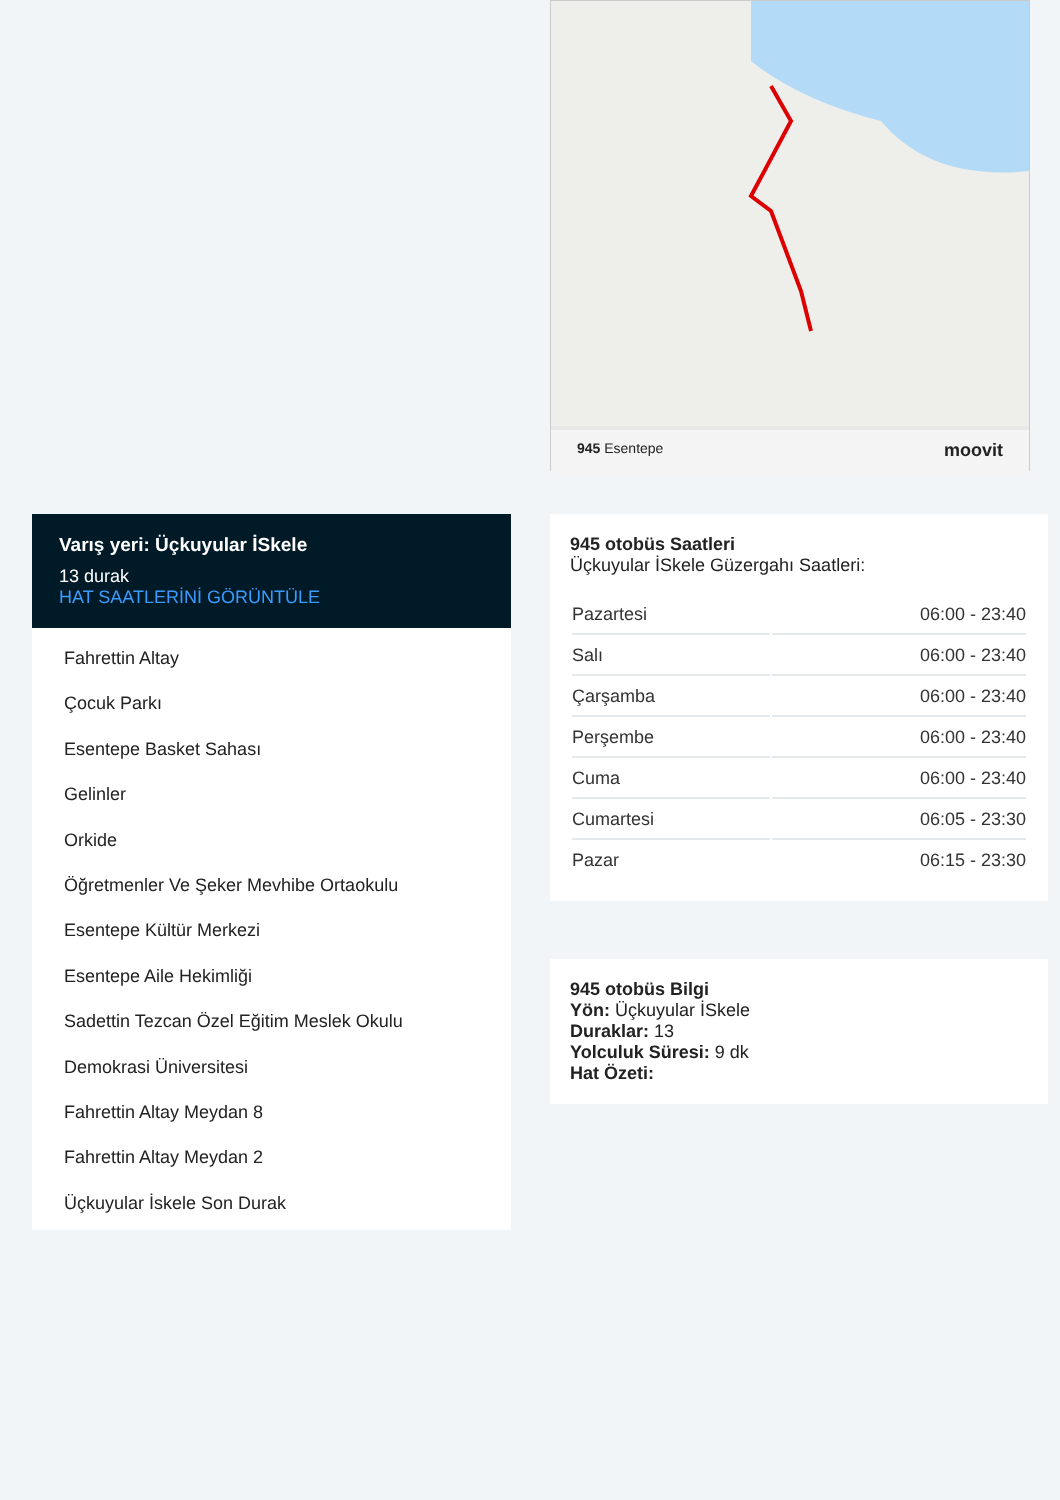945 Esentepe moovit
Varış yeri: Üçkuyular İSkele
13 durak
HAT SAATLERİNİ GÖRÜNTÜLE
Fahrettin Altay
Çocuk Parkı
Esentepe Basket Sahası
Gelinler
Orkide
Öğretmenler Ve Şeker Mevhibe Ortaokulu
Esentepe Kültür Merkezi
Esentepe Aile Hekimliği
Sadettin Tezcan Özel Eğitim Meslek Okulu
Demokrasi Üniversitesi
Fahrettin Altay Meydan 8
Fahrettin Altay Meydan 2
Üçkuyular İskele Son Durak
945 otobüs Saatleri
Üçkuyular İSkele Güzergahı Saatleri:
| Pazartesi | 06:00 - 23:40 |
| Salı | 06:00 - 23:40 |
| Çarşamba | 06:00 - 23:40 |
| Perşembe | 06:00 - 23:40 |
| Cuma | 06:00 - 23:40 |
| Cumartesi | 06:05 - 23:30 |
| Pazar | 06:15 - 23:30 |
945 otobüs Bilgi
Yön: Üçkuyular İSkele
Duraklar: 13
Yolculuk Süresi: 9 dk
Hat Özeti: